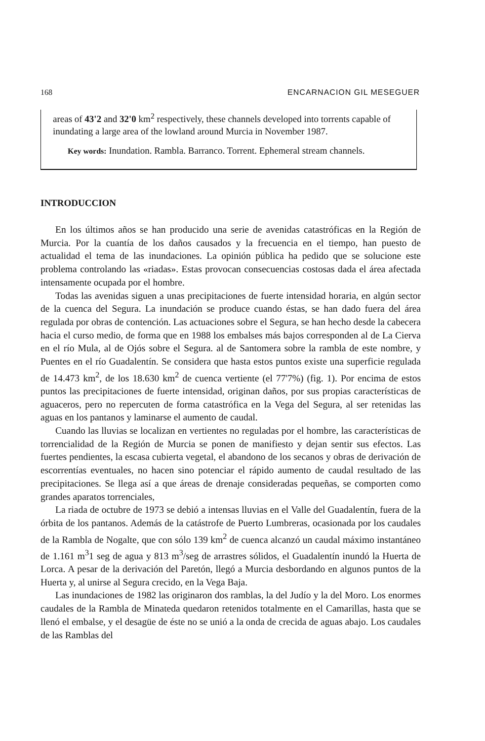168 ENCARNACION GIL MESEGUER
areas of 43'2 and 32'0 km<sup>2</sup> respectively, these channels developed into torrents capable of inundating a large area of the lowland around Murcia in November 1987.
Key words: Inundation. Rambla. Barranco. Torrent. Ephemeral stream channels.
INTRODUCCION
En los últimos años se han producido una serie de avenidas catastróficas en la Región de Murcia. Por la cuantía de los daños causados y la frecuencia en el tiempo, han puesto de actualidad el tema de las inundaciones. La opinión pública ha pedido que se solucione este problema controlando las «riadas». Estas provocan consecuencias costosas dada el área afectada intensamente ocupada por el hombre.
Todas las avenidas siguen a unas precipitaciones de fuerte intensidad horaria, en algún sector de la cuenca del Segura. La inundación se produce cuando éstas, se han dado fuera del área regulada por obras de contención. Las actuaciones sobre el Segura, se han hecho desde la cabecera hacia el curso medio, de forma que en 1988 los embalses más bajos corresponden al de La Cierva en el río Mula, al de Ojós sobre el Segura. al de Santomera sobre la rambla de este nombre, y Puentes en el río Guadalentín. Se considera que hasta estos puntos existe una superficie regulada de 14.473 km<sup>2</sup>, de los 18.630 km<sup>2</sup> de cuenca vertiente (el 77'7%) (fig. 1). Por encima de estos puntos las precipitaciones de fuerte intensidad, originan daños, por sus propias características de aguaceros, pero no repercuten de forma catastrófica en la Vega del Segura, al ser retenidas las aguas en los pantanos y laminarse el aumento de caudal.
Cuando las lluvias se localizan en vertientes no reguladas por el hombre, las características de torrencialidad de la Región de Murcia se ponen de manifiesto y dejan sentir sus efectos. Las fuertes pendientes, la escasa cubierta vegetal, el abandono de los secanos y obras de derivación de escorrentías eventuales, no hacen sino potenciar el rápido aumento de caudal resultado de las precipitaciones. Se llega así a que áreas de drenaje consideradas pequeñas, se comporten como grandes aparatos torrenciales,
La riada de octubre de 1973 se debió a intensas lluvias en el Valle del Guadalentín, fuera de la órbita de los pantanos. Además de la catástrofe de Puerto Lumbreras, ocasionada por los caudales de la Rambla de Nogalte, que con sólo 139 km<sup>2</sup> de cuenca alcanzó un caudal máximo instantáneo de 1.161 m<sup>3</sup>1 seg de agua y 813 m<sup>3</sup>/seg de arrastres sólidos, el Guadalentín inundó la Huerta de Lorca. A pesar de la derivación del Paretón, llegó a Murcia desbordando en algunos puntos de la Huerta y, al unirse al Segura crecido, en la Vega Baja.
Las inundaciones de 1982 las originaron dos ramblas, la del Judío y la del Moro. Los enormes caudales de la Rambla de Minateda quedaron retenidos totalmente en el Camarillas, hasta que se llenó el embalse, y el desagüe de éste no se unió a la onda de crecida de aguas abajo. Los caudales de las Ramblas del